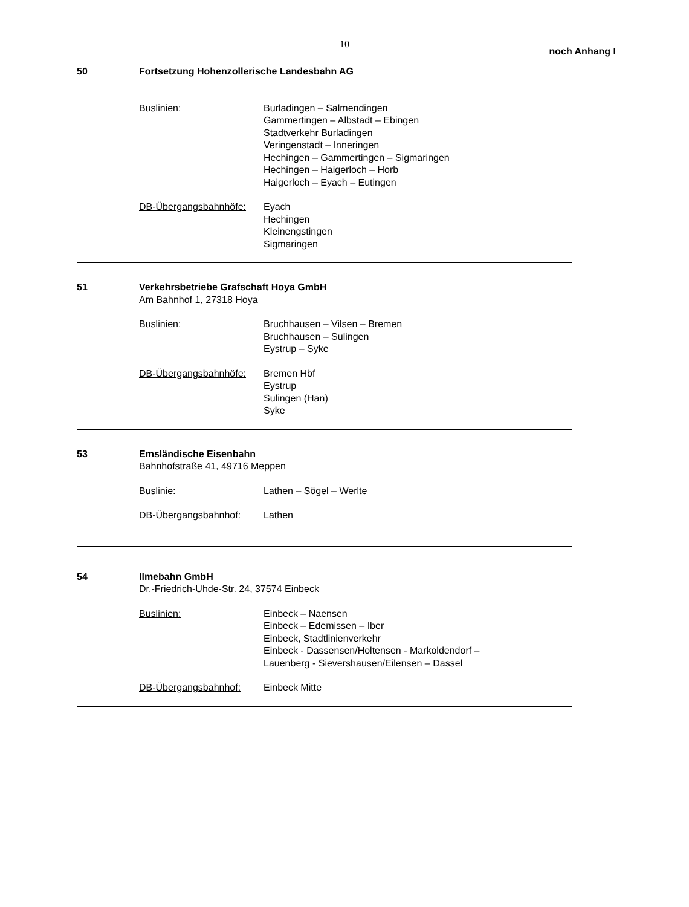10
noch Anhang I
50 Fortsetzung Hohenzollerische Landesbahn AG
Buslinien: Burladingen – Salmendingen
Gammertingen – Albstadt – Ebingen
Stadtverkehr Burladingen
Veringenstadt – Inneringen
Hechingen – Gammertingen – Sigmaringen
Hechingen – Haigerloch – Horb
Haigerloch – Eyach – Eutingen
DB-Übergangsbahnhöfe: Eyach
Hechingen
Kleinengstingen
Sigmaringen
51 Verkehrsbetriebe Grafschaft Hoya GmbH
Am Bahnhof 1, 27318 Hoya
Buslinien: Bruchhausen – Vilsen – Bremen
Bruchhausen – Sulingen
Eystrup – Syke
DB-Übergangsbahnhöfe: Bremen Hbf
Eystrup
Sulingen (Han)
Syke
53 Emsländische Eisenbahn
Bahnhofstraße 41, 49716 Meppen
Buslinie: Lathen – Sögel – Werlte
DB-Übergangsbahnhof: Lathen
54 Ilmebahn GmbH
Dr.-Friedrich-Uhde-Str. 24, 37574 Einbeck
Buslinien: Einbeck – Naensen
Einbeck – Edemissen – Iber
Einbeck, Stadtlinienverkehr
Einbeck - Dassensen/Holtensen - Markoldendorf –
Lauenberg - Sievershausen/Eilensen – Dassel
DB-Übergangsbahnhof: Einbeck Mitte